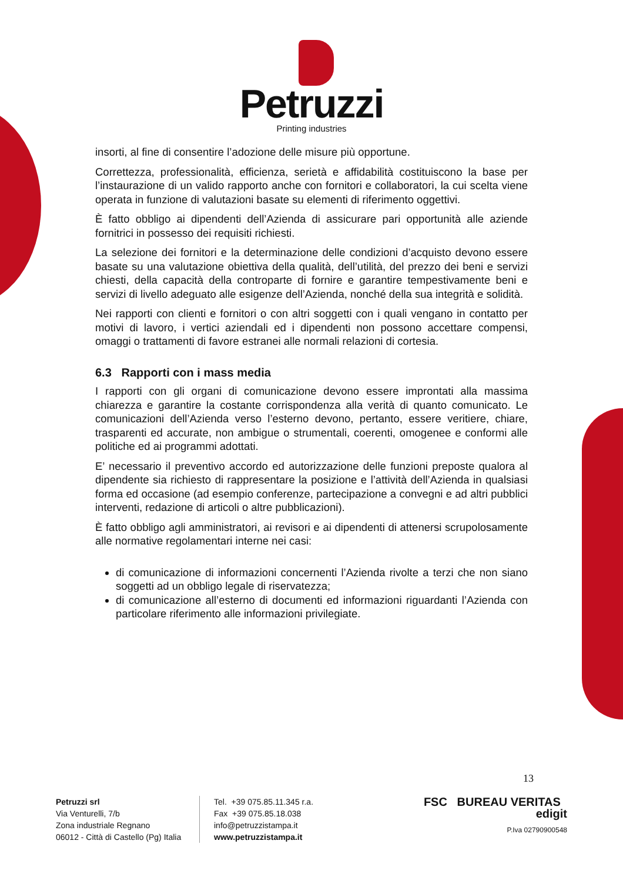Petruzzi
Printing industries
insorti, al fine di consentire l’adozione delle misure più opportune.
Correttezza, professionalità, efficienza, serietà e affidabilità costituiscono la base per l’instaurazione di un valido rapporto anche con fornitori e collaboratori, la cui scelta viene operata in funzione di valutazioni basate su elementi di riferimento oggettivi.
È fatto obbligo ai dipendenti dell’Azienda di assicurare pari opportunità alle aziende fornitrici in possesso dei requisiti richiesti.
La selezione dei fornitori e la determinazione delle condizioni d’acquisto devono essere basate su una valutazione obiettiva della qualità, dell’utilità, del prezzo dei beni e servizi chiesti, della capacità della controparte di fornire e garantire tempestivamente beni e servizi di livello adeguato alle esigenze dell’Azienda, nonché della sua integrità e solidità.
Nei rapporti con clienti e fornitori o con altri soggetti con i quali vengano in contatto per motivi di lavoro, i vertici aziendali ed i dipendenti non possono accettare compensi, omaggi o trattamenti di favore estranei alle normali relazioni di cortesia.
6.3 Rapporti con i mass media
I rapporti con gli organi di comunicazione devono essere improntati alla massima chiarezza e garantire la costante corrispondenza alla verità di quanto comunicato. Le comunicazioni dell’Azienda verso l’esterno devono, pertanto, essere veritiere, chiare, trasparenti ed accurate, non ambigue o strumentali, coerenti, omogenee e conformi alle politiche ed ai programmi adottati.
E’ necessario il preventivo accordo ed autorizzazione delle funzioni preposte qualora al dipendente sia richiesto di rappresentare la posizione e l’attività dell’Azienda in qualsiasi forma ed occasione (ad esempio conferenze, partecipazione a convegni e ad altri pubblici interventi, redazione di articoli o altre pubblicazioni).
È fatto obbligo agli amministratori, ai revisori e ai dipendenti di attenersi scrupolosamente alle normative regolamentari interne nei casi:
di comunicazione di informazioni concernenti l’Azienda rivolte a terzi che non siano soggetti ad un obbligo legale di riservatezza;
di comunicazione all’esterno di documenti ed informazioni riguardanti l’Azienda con particolare riferimento alle informazioni privilegiate.
13
Petruzzi srl
Via Venturelli, 7/b
Zona industriale Regnano
06012 - Città di Castello (Pg) Italia
Tel. +39 075.85.11.345 r.a.
Fax +39 075.85.18.038
info@petruzzistampa.it
www.petruzzistampa.it
FSC BUREAU VERITAS edigit
P.Iva 02790900548